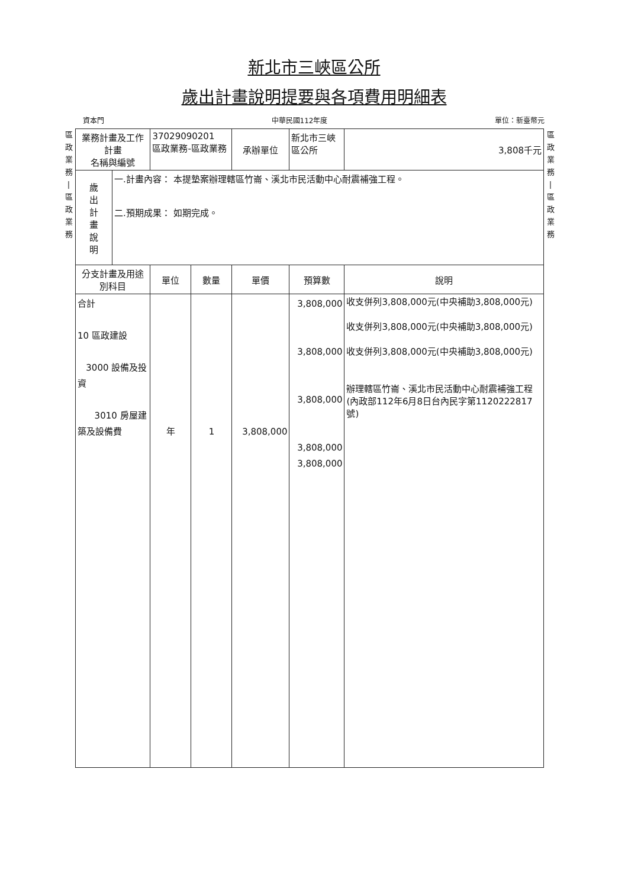新北市三峽區公所
歲出計畫說明提要與各項費用明細表
資本門 中華民國112年度 單位：新臺幣元
區
政
業
務
|
區
政
業
務
| 業務計畫及工作計畫 名稱與編號 | | 37029090201 區政業務-區政業務 | | 承辦單位 | 新北市三峽 區公所 | 3,808千元 |
| 歲 出 計 畫 說 明 | 一.計畫內容： 本提墊案辦理轄區竹崙、溪北市民活動中心耐震補強工程。 二.預期成果： 如期完成。 | | | | | |
| 分支計畫及用途別科目 | | 單位 | 數量 | 單價 | 預算數 | 說明 |
| 合計 10 區政建設 3000 設備及投資 3010 房屋建築及設備費 | | 年 | 1 | 3,808,000 | 3,808,000 3,808,000 3,808,000 3,808,000 3,808,000 | 收支併列3,808,000元(中央補助3,808,000元) 收支併列3,808,000元(中央補助3,808,000元) 收支併列3,808,000元(中央補助3,808,000元) 辦理轄區竹崙、溪北市民活動中心耐震補強工程(內政部112年6月8日台內民字第1120222817號) |
區
政
業
務
|
區
政
業
務